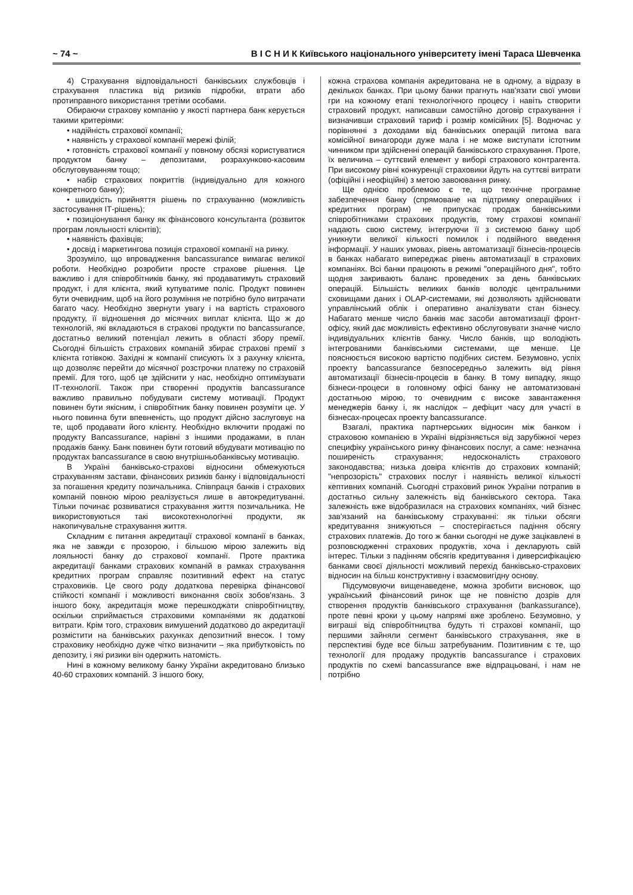~ 74 ~ В І С Н И К Київського національного університету імені Тараса Шевченка
4) Страхування відповідальності банківських службовців і страхування пластика від ризиків підробки, втрати або протиправного використання третіми особами.
Обираючи страхову компанію у якості партнера банк керується такими критеріями:
• надійність страхової компанії;
• наявність у страхової компанії мережі філій;
• готовність страхової компанії у повному обсязі користуватися продуктом банку – депозитами, розрахунково-касовим обслуговуванням тощо;
• набір страхових покриттів (індивідуально для кожного конкретного банку);
• швидкість прийняття рішень по страхуванню (можливість застосування ІТ-рішень);
• позиціонування банку як фінансового консультанта (розвиток програм лояльності клієнтів);
• наявність фахівців;
• досвід і маркетингова позиція страхової компанії на ринку.
Зрозуміло, що впровадження bancassurance вимагає великої роботи. Необхідно розробити просте страхове рішення. Це важливо і для співробітників банку, які продаватимуть страховий продукт, і для клієнта, який купуватиме поліс. Продукт повинен бути очевидним, щоб на його розуміння не потрібно було витрачати багато часу. Необхідно звернути увагу і на вартість страхового продукту, її відношення до місячних виплат клієнта. Що ж до технологій, які вкладаються в страхові продукти по bancassurance, достатньо великий потенціал лежить в області збору премії. Сьогодні більшість страхових компаній збирає страхові премії з клієнта готівкою. Західні ж компанії списують їх з рахунку клієнта, що дозволяє перейти до місячної розстрочки платежу по страховій премії. Для того, щоб це здійснити у нас, необхідно оптимізувати ІТ-технології. Також при створенні продуктів bancassurance важливо правильно побудувати систему мотивації. Продукт повинен бути якісним, і співробітник банку повинен розуміти це. У нього повинна бути впевненість, що продукт дійсно заслуговує на те, щоб продавати його клієнту. Необхідно включити продажі по продукту Bancassurance, нарівні з іншими продажами, в план продажів банку. Банк повинен бути готовий вбудувати мотивацію по продуктах bancassurance в свою внутрішньобанківську мотивацію.
В Україні банківсько-страхові відносини обмежуються страхуванням застави, фінансових ризиків банку і відповідальності за погашення кредиту позичальника. Співпраця банків і страхових компаній повною мірою реалізується лише в автокредитуванні. Тільки починає розвиватися страхування життя позичальника. Не використовуються такі високотехнологічні продукти, як накопичувальне страхування життя.
Складним є питання акредитації страхової компанії в банках, яка не завжди є прозорою, і більшою мірою залежить від лояльності банку до страхової компанії. Проте практика акредитації банками страхових компаній в рамках страхування кредитних програм справляє позитивний ефект на статус страховиків. Це свого роду додаткова перевірка фінансової стійкості компанії і можливості виконання своїх зобов'язань. З іншого боку, акредитація може перешкоджати співробітництву, оскільки сприймається страховими компаніями як додаткові витрати. Крім того, страховик вимушений додатково до акредитації розмістити на банківських рахунках депозитний внесок. І тому страховику необхідно дуже чітко визначити – яка прибутковість по депозиту, і які ризики він одержить натомість.
Нині в кожному великому банку України акредитовано близько 40-60 страхових компаній. З іншого боку,
кожна страхова компанія акредитована не в одному, а відразу в декількох банках. При цьому банки прагнуть нав'язати свої умови гри на кожному етапі технологічного процесу і навіть створити страховий продукт, написавши самостійно договір страхування і визначивши страховий тариф і розмір комісійних [5]. Водночас у порівнянні з доходами від банківських операцій питома вага комісійної винагороди дуже мала і не може виступати істотним чинником при здійсненні операцій банківського страхування. Проте, їх величина – суттєвий елемент у виборі страхового контрагента. При високому рівні конкуренції страховики йдуть на суттєві витрати (офіційні і неофіційні) з метою завоювання ринку.
Ще однією проблемою є те, що технічне програмне забезпечення банку (спрямоване на підтримку операційних і кредитних програм) не припускає продаж банківськими співробітниками страхових продуктів, тому страхові компанії надають свою систему, інтегруючи її з системою банку щоб уникнути великої кількості помилок і подвійного введення інформації. У наших умовах, рівень автоматизації бізнесів-процесів в банках набагато випереджає рівень автоматизації в страхових компаніях. Всі банки працюють в режимі "операційного дня", тобто щодня закривають баланс проведених за день банківських операцій. Більшість великих банків володіє центральними сховищами даних і OLAP-системами, які дозволяють здійснювати управлінський облік і оперативно аналізувати стан бізнесу. Набагато менше число банків має засоби автоматизації фронт-офісу, який дає можливість ефективно обслуговувати значне число індивідуальних клієнтів банку. Число банків, що володіють інтегрованими банківськими системами, ще менше. Це пояснюється високою вартістю подібних систем. Безумовно, успіх проекту bancassurance безпосередньо залежить від рівня автоматизації бізнесів-процесів в банку. В тому випадку, якщо бізнеси-процеси в головному офісі банку не автоматизовані достатньою мірою, то очевидним є високе завантаження менеджерів банку і, як наслідок – дефіцит часу для участі в бізнесах-процесах проекту bancassurance.
Взагалі, практика партнерських відносин між банком і страховою компанією в Україні відрізняється від зарубіжної через специфіку українського ринку фінансових послуг, а саме: незначна поширеність страхування; недосконалість страхового законодавства; низька довіра клієнтів до страхових компаній; "непрозорість" страхових послуг і наявність великої кількості кептивних компаній. Сьогодні страховий ринок України потрапив в достатньо сильну залежність від банківського сектора. Така залежність вже відобразилася на страхових компаніях, чий бізнес зав'язаний на банківському страхуванні: як тільки обсяги кредитування знижуються – спостерігається падіння обсягу страхових платежів. До того ж банки сьогодні не дуже зацікавлені в розповсюдженні страхових продуктів, хоча і декларують свій інтерес. Тільки з падінням обсягів кредитування і диверсифікацією банками своєї діяльності можливий перехід банківсько-страхових відносин на більш конструктивну і взаємовигідну основу.
Підсумовуючи вищенаведене, можна зробити висновок, що український фінансовий ринок ще не повністю дозрів для створення продуктів банківського страхування (bankassurance), проте певні кроки у цьому напрямі вже зроблено. Безумовно, у виграші від співробітництва будуть ті страхові компанії, що першими зайняли сегмент банківського страхування, яке в перспективі буде все більш затребуваним. Позитивним є те, що технології для продажу продуктів bancassurance і страхових продуктів по схемі bancassurance вже відпрацьовані, і нам не потрібно